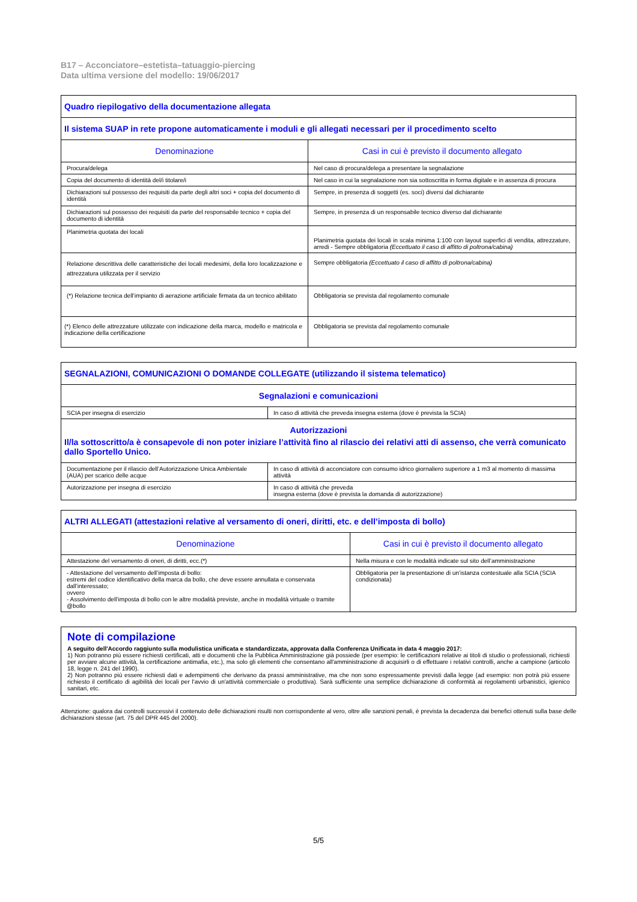B17 – Acconciatore–estetista–tatuaggio-piercing
Data ultima versione del modello: 19/06/2017
| Quadro riepilogativo della documentazione allegata | |
| Il sistema SUAP in rete propone automaticamente i moduli e gli allegati necessari per il procedimento scelto | |
| Denominazione | Casi in cui è previsto il documento allegato |
| Procura/delega | Nel caso di procura/delega a presentare la segnalazione |
| Copia del documento di identità del/i titolare/i | Nel caso in cui la segnalazione non sia sottoscritta in forma digitale e in assenza di procura |
| Dichiarazioni sul possesso dei requisiti da parte degli altri soci + copia del documento di identità | Sempre, in presenza di soggetti (es. soci) diversi dal dichiarante |
| Dichiarazioni sul possesso dei requisiti da parte del responsabile tecnico + copia del documento di identità | Sempre, in presenza di un responsabile tecnico diverso dal dichiarante |
| Planimetria quotata dei locali | Planimetria quotata dei locali in scala minima 1:100 con layout superfici di vendita, attrezzature, arredi - Sempre obbligatoria (Eccettuato il caso di affitto di poltrona/cabina) |
| Relazione descrittiva delle caratteristiche dei locali medesimi, della loro localizzazione e attrezzatura utilizzata per il servizio | Sempre obbligatoria (Eccettuato il caso di affitto di poltrona/cabina) |
| (*) Relazione tecnica dell’impianto di aerazione artificiale firmata da un tecnico abilitato | Obbligatoria se prevista dal regolamento comunale |
| (*) Elenco delle attrezzature utilizzate con indicazione della marca, modello e matricola e indicazione della certificazione | Obbligatoria se prevista dal regolamento comunale |
| SEGNALAZIONI, COMUNICAZIONI O DOMANDE COLLEGATE (utilizzando il sistema telematico) | |
| Segnalazioni e comunicazioni | |
| SCIA per insegna di esercizio | In caso di attività che preveda insegna esterna (dove è prevista la SCIA) |
| Autorizzazioni | |
| Il/la sottoscritto/a è consapevole di non poter iniziare l’attività fino al rilascio dei relativi atti di assenso, che verrà comunicato dallo Sportello Unico. | |
| Documentazione per il rilascio dell’Autorizzazione Unica Ambientale (AUA) per scarico delle acque | In caso di attività di acconciatore con consumo idrico giornaliero superiore a 1 m3 al momento di massima attività |
| Autorizzazione per insegna di esercizio | In caso di attività che preveda insegna esterna (dove è prevista la domanda di autorizzazione) |
| ALTRI ALLEGATI (attestazioni relative al versamento di oneri, diritti, etc. e dell’imposta di bollo) | |
| Denominazione | Casi in cui è previsto il documento allegato |
| Attestazione del versamento di oneri, di diritti, ecc.(*) | Nella misura e con le modalità indicate sul sito dell’amministrazione |
| - Attestazione del versamento dell’imposta di bollo: estremi del codice identificativo della marca da bollo, che deve essere annullata e conservata dall’interessato; ovvero - Assolvimento dell’imposta di bollo con le altre modalità previste, anche in modalità virtuale o tramite @bollo | Obbligatoria per la presentazione di un’istanza contestuale alla SCIA (SCIA condizionata) |
Note di compilazione
A seguito dell'Accordo raggiunto sulla modulistica unificata e standardizzata, approvata dalla Conferenza Unificata in data 4 maggio 2017:
1) Non potranno più essere richiesti certificati, atti e documenti che la Pubblica Amministrazione già possiede (per esempio: le certificazioni relative ai titoli di studio o professionali, richiesti per avviare alcune attività, la certificazione antimafia, etc.), ma solo gli elementi che consentano all'amministrazione di acquisirli o di effettuare i relativi controlli, anche a campione (articolo 18, legge n. 241 del 1990).
2) Non potranno più essere richiesti dati e adempimenti che derivano da prassi amministrative, ma che non sono espressamente previsti dalla legge (ad esempio: non potrà più essere richiesto il certificato di agibilità dei locali per l'avvio di un'attività commerciale o produttiva). Sarà sufficiente una semplice dichiarazione di conformità ai regolamenti urbanistici, igienico sanitari, etc.
Attenzione: qualora dai controlli successivi il contenuto delle dichiarazioni risulti non corrispondente al vero, oltre alle sanzioni penali, è prevista la decadenza dai benefici ottenuti sulla base delle dichiarazioni stesse (art. 75 del DPR 445 del 2000).
5/5